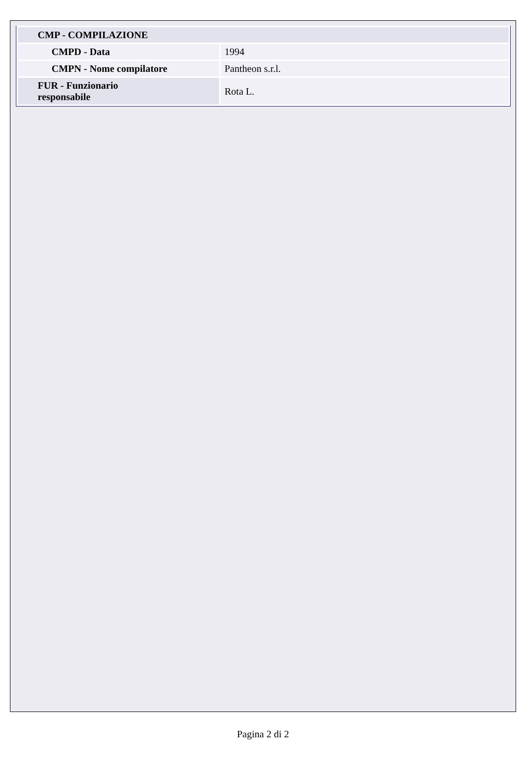| CMP - COMPILAZIONE | |
| CMPD - Data | 1994 |
| CMPN - Nome compilatore | Pantheon s.r.l. |
| FUR - Funzionario responsabile | Rota L. |
Pagina 2 di 2